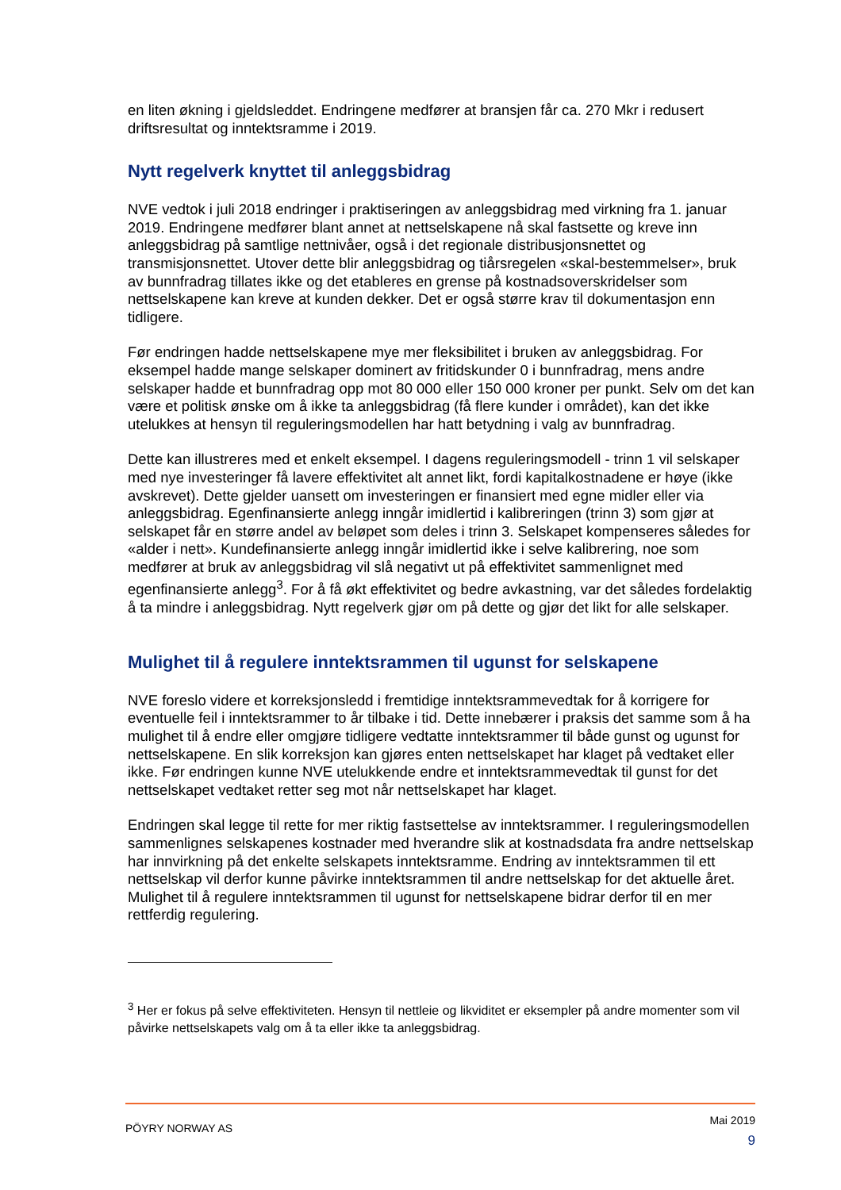en liten økning i gjeldsleddet. Endringene medfører at bransjen får ca. 270 Mkr i redusert driftsresultat og inntektsramme i 2019.
Nytt regelverk knyttet til anleggsbidrag
NVE vedtok i juli 2018 endringer i praktiseringen av anleggsbidrag med virkning fra 1. januar 2019. Endringene medfører blant annet at nettselskapene nå skal fastsette og kreve inn anleggsbidrag på samtlige nettnivåer, også i det regionale distribusjonsnettet og transmisjonsnettet. Utover dette blir anleggsbidrag og tiårsregelen «skal-bestemmelser», bruk av bunnfradrag tillates ikke og det etableres en grense på kostnadsoverskridelser som nettselskapene kan kreve at kunden dekker. Det er også større krav til dokumentasjon enn tidligere.
Før endringen hadde nettselskapene mye mer fleksibilitet i bruken av anleggsbidrag. For eksempel hadde mange selskaper dominert av fritidskunder 0 i bunnfradrag, mens andre selskaper hadde et bunnfradrag opp mot 80 000 eller 150 000 kroner per punkt. Selv om det kan være et politisk ønske om å ikke ta anleggsbidrag (få flere kunder i området), kan det ikke utelukkes at hensyn til reguleringsmodellen har hatt betydning i valg av bunnfradrag.
Dette kan illustreres med et enkelt eksempel. I dagens reguleringsmodell - trinn 1 vil selskaper med nye investeringer få lavere effektivitet alt annet likt, fordi kapitalkostnadene er høye (ikke avskrevet). Dette gjelder uansett om investeringen er finansiert med egne midler eller via anleggsbidrag. Egenfinansierte anlegg inngår imidlertid i kalibreringen (trinn 3) som gjør at selskapet får en større andel av beløpet som deles i trinn 3. Selskapet kompenseres således for «alder i nett». Kundefinansierte anlegg inngår imidlertid ikke i selve kalibrering, noe som medfører at bruk av anleggsbidrag vil slå negativt ut på effektivitet sammenlignet med egenfinansierte anlegg<sup>3</sup>. For å få økt effektivitet og bedre avkastning, var det således fordelaktig å ta mindre i anleggsbidrag. Nytt regelverk gjør om på dette og gjør det likt for alle selskaper.
Mulighet til å regulere inntektsrammen til ugunst for selskapene
NVE foreslo videre et korreksjonsledd i fremtidige inntektsrammevedtak for å korrigere for eventuelle feil i inntektsrammer to år tilbake i tid. Dette innebærer i praksis det samme som å ha mulighet til å endre eller omgjøre tidligere vedtatte inntektsrammer til både gunst og ugunst for nettselskapene. En slik korreksjon kan gjøres enten nettselskapet har klaget på vedtaket eller ikke. Før endringen kunne NVE utelukkende endre et inntektsrammevedtak til gunst for det nettselskapet vedtaket retter seg mot når nettselskapet har klaget.
Endringen skal legge til rette for mer riktig fastsettelse av inntektsrammer. I reguleringsmodellen sammenlignes selskapenes kostnader med hverandre slik at kostnadsdata fra andre nettselskap har innvirkning på det enkelte selskapets inntektsramme. Endring av inntektsrammen til ett nettselskap vil derfor kunne påvirke inntektsrammen til andre nettselskap for det aktuelle året. Mulighet til å regulere inntektsrammen til ugunst for nettselskapene bidrar derfor til en mer rettferdig regulering.
<sup>3</sup> Her er fokus på selve effektiviteten. Hensyn til nettleie og likviditet er eksempler på andre momenter som vil påvirke nettselskapets valg om å ta eller ikke ta anleggsbidrag.
PÖYRY NORWAY AS
Mai 2019
9